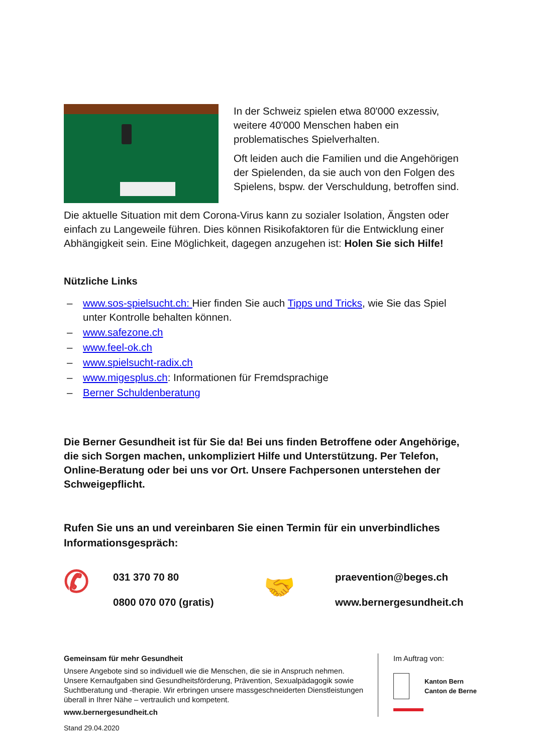In der Schweiz spielen etwa 80'000 exzessiv, weitere 40'000 Menschen haben ein problematisches Spielverhalten.
Oft leiden auch die Familien und die Angehörigen der Spielenden, da sie auch von den Folgen des Spielens, bspw. der Verschuldung, betroffen sind.
Die aktuelle Situation mit dem Corona-Virus kann zu sozialer Isolation, Ängsten oder einfach zu Langeweile führen. Dies können Risikofaktoren für die Entwicklung einer Abhängigkeit sein. Eine Möglichkeit, dagegen anzugehen ist: Holen Sie sich Hilfe!
Nützliche Links
– www.sos-spielsucht.ch: Hier finden Sie auch Tipps und Tricks, wie Sie das Spiel unter Kontrolle behalten können.
– www.safezone.ch
– www.feel-ok.ch
– www.spielsucht-radix.ch
– www.migesplus.ch: Informationen für Fremdsprachige
– Berner Schuldenberatung
Die Berner Gesundheit ist für Sie da! Bei uns finden Betroffene oder Angehörige, die sich Sorgen machen, unkompliziert Hilfe und Unterstützung. Per Telefon, Online-Beratung oder bei uns vor Ort. Unsere Fachpersonen unterstehen der Schweigepflicht.
Rufen Sie uns an und vereinbaren Sie einen Termin für ein unverbindliches Informationsgespräch:
✆
031 370 70 80
0800 070 070 (gratis)
🤝
praevention@beges.ch
www.bernergesundheit.ch
Gemeinsam für mehr Gesundheit
Unsere Angebote sind so individuell wie die Menschen, die sie in Anspruch nehmen. Unsere Kernaufgaben sind Gesundheitsförderung, Prävention, Sexualpädagogik sowie Suchtberatung und -therapie. Wir erbringen unsere massgeschneiderten Dienstleistungen überall in Ihrer Nähe – vertraulich und kompetent.
www.bernergesundheit.ch
Im Auftrag von:
Kanton Bern
Canton de Berne
Stand 29.04.2020